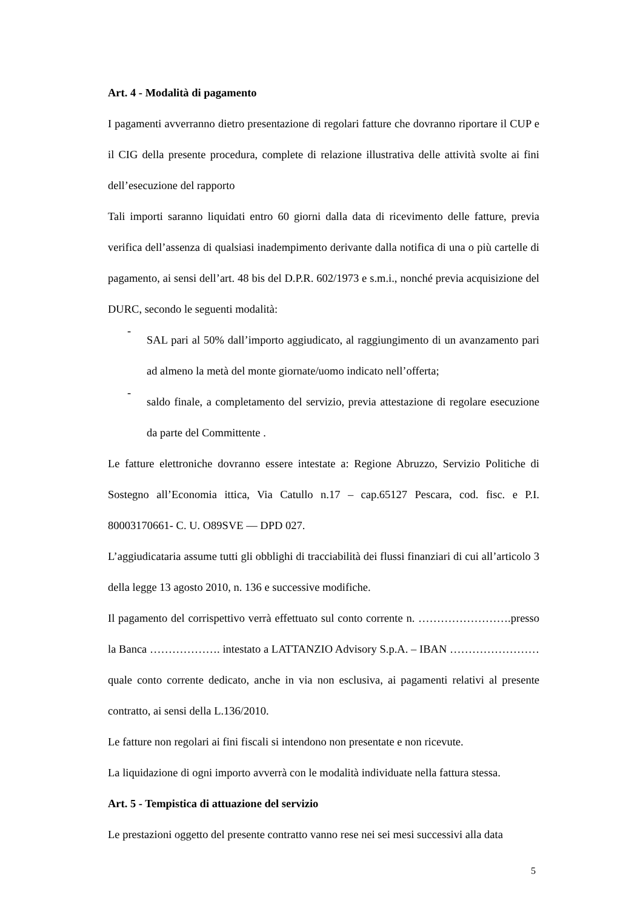Art. 4 - Modalità di pagamento
I pagamenti avverranno dietro presentazione di regolari fatture che dovranno riportare il CUP e il CIG della presente procedura, complete di relazione illustrativa delle attività svolte ai fini dell’esecuzione del rapporto
Tali importi saranno liquidati entro 60 giorni dalla data di ricevimento delle fatture, previa verifica dell’assenza di qualsiasi inadempimento derivante dalla notifica di una o più cartelle di pagamento, ai sensi dell’art. 48 bis del D.P.R. 602/1973 e s.m.i., nonché previa acquisizione del DURC, secondo le seguenti modalità:
-
SAL pari al 50% dall’importo aggiudicato, al raggiungimento di un avanzamento pari ad almeno la metà del monte giornate/uomo indicato nell’offerta;
-
saldo finale, a completamento del servizio, previa attestazione di regolare esecuzione da parte del Committente .
Le fatture elettroniche dovranno essere intestate a: Regione Abruzzo, Servizio Politiche di Sostegno all’Economia ittica, Via Catullo n.17 – cap.65127 Pescara, cod. fisc. e P.I. 80003170661- C. U. O89SVE — DPD 027.
L’aggiudicataria assume tutti gli obblighi di tracciabilità dei flussi finanziari di cui all’articolo 3 della legge 13 agosto 2010, n. 136 e successive modifiche.
Il pagamento del corrispettivo verrà effettuato sul conto corrente n. …………………….presso la Banca ………………. intestato a LATTANZIO Advisory S.p.A. – IBAN ……………………quale conto corrente dedicato, anche in via non esclusiva, ai pagamenti relativi al presente contratto, ai sensi della L.136/2010.
Le fatture non regolari ai fini fiscali si intendono non presentate e non ricevute.
La liquidazione di ogni importo avverrà con le modalità individuate nella fattura stessa.
Art. 5 - Tempistica di attuazione del servizio
Le prestazioni oggetto del presente contratto vanno rese nei sei mesi successivi alla data
5